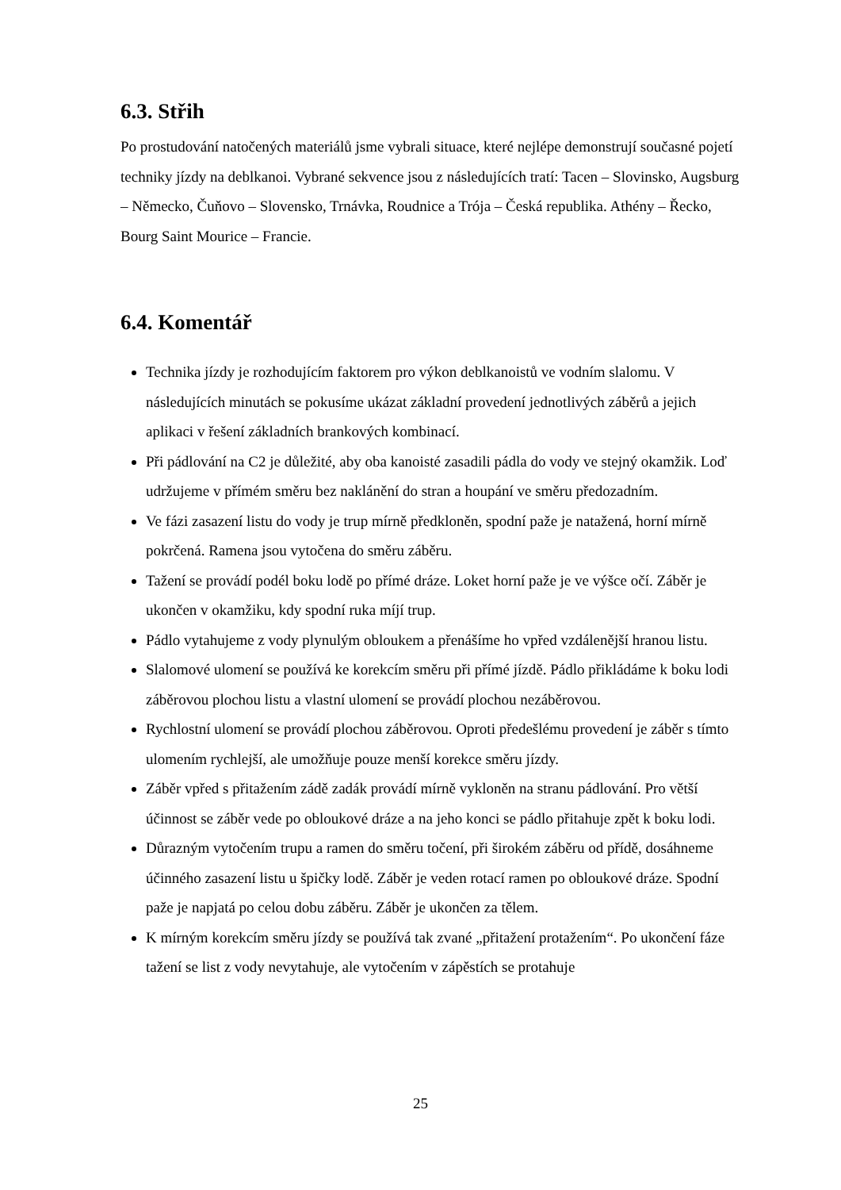6.3. Střih
Po prostudování natočených materiálů jsme vybrali situace, které nejlépe demonstrují současné pojetí techniky jízdy na deblkanoi. Vybrané sekvence jsou z následujících tratí: Tacen – Slovinsko, Augsburg – Německo, Čuňovo – Slovensko, Trnávka, Roudnice a Trója – Česká republika. Athény – Řecko, Bourg Saint Mourice – Francie.
6.4. Komentář
Technika jízdy je rozhodujícím faktorem pro výkon deblkanoistů ve vodním slalomu. V následujících minutách se pokusíme ukázat základní provedení jednotlivých záběrů a jejich aplikaci v řešení základních brankových kombinací.
Při pádlování na C2 je důležité, aby oba kanoisté zasadili pádla do vody ve stejný okamžik. Loď udržujeme v přímém směru bez naklánění do stran a houpání ve směru předozadním.
Ve fázi zasazení listu do vody je trup mírně předkloněn, spodní paže je natažená, horní mírně pokrčená. Ramena jsou vytočena do směru záběru.
Tažení se provádí podél boku lodě po přímé dráze. Loket horní paže je ve výšce očí. Záběr je ukončen v okamžiku, kdy spodní ruka míjí trup.
Pádlo vytahujeme z vody plynulým obloukem a přenášíme ho vpřed vzdálenější hranou listu.
Slalomové ulomení se používá ke korekcím směru při přímé jízdě. Pádlo přikládáme k boku lodi záběrovou plochou listu a vlastní ulomení se provádí plochou nezáběrovou.
Rychlostní ulomení se provádí plochou záběrovou. Oproti předešlému provedení je záběr s tímto ulomením rychlejší, ale umožňuje pouze menší korekce směru jízdy.
Záběr vpřed s přitažením zádě zadák provádí mírně vykloněn na stranu pádlování. Pro větší účinnost se záběr vede po obloukové dráze a na jeho konci se pádlo přitahuje zpět k boku lodi.
Důrazným vytočením trupu a ramen do směru točení, při širokém záběru od přídě, dosáhneme účinného zasazení listu u špičky lodě. Záběr je veden rotací ramen po obloukové dráze. Spodní paže je napjatá po celou dobu záběru. Záběr je ukončen za tělem.
K mírným korekcím směru jízdy se používá tak zvané „přitažení protažením“. Po ukončení fáze tažení se list z vody nevytahuje, ale vytočením v zápěstích se protahuje
25